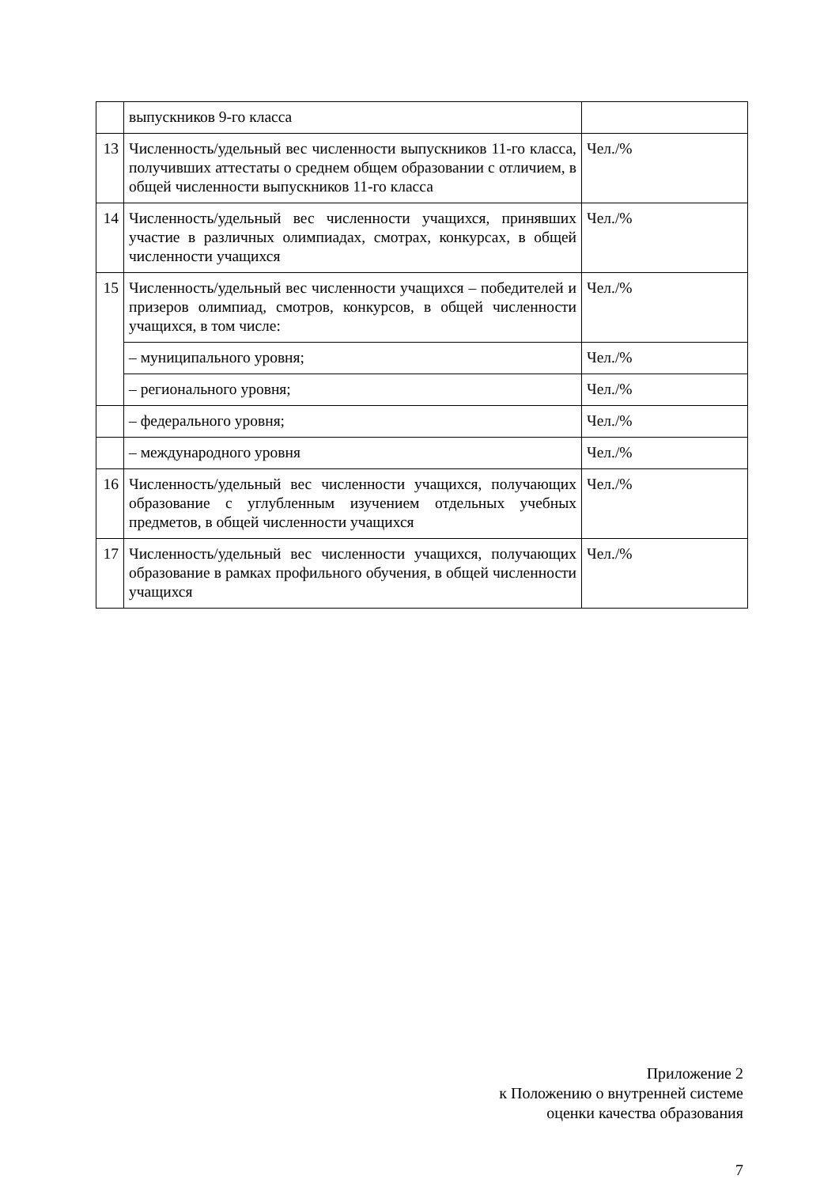| | выпускников 9-го класса | |
| 13 | Численность/удельный вес численности выпускников 11-го класса, получивших аттестаты о среднем общем образовании с отличием, в общей численности выпускников 11-го класса | Чел./% |
| 14 | Численность/удельный вес численности учащихся, принявших участие в различных олимпиадах, смотрах, конкурсах, в общей численности учащихся | Чел./% |
| 15 | Численность/удельный вес численности учащихся – победителей и призеров олимпиад, смотров, конкурсов, в общей численности учащихся, в том числе: | Чел./% |
| | – муниципального уровня; | Чел./% |
| | – регионального уровня; | Чел./% |
| | – федерального уровня; | Чел./% |
| | – международного уровня | Чел./% |
| 16 | Численность/удельный вес численности учащихся, получающих образование с углубленным изучением отдельных учебных предметов, в общей численности учащихся | Чел./% |
| 17 | Численность/удельный вес численности учащихся, получающих образование в рамках профильного обучения, в общей численности учащихся | Чел./% |
Приложение 2
к Положению о внутренней системе
оценки качества образования
7